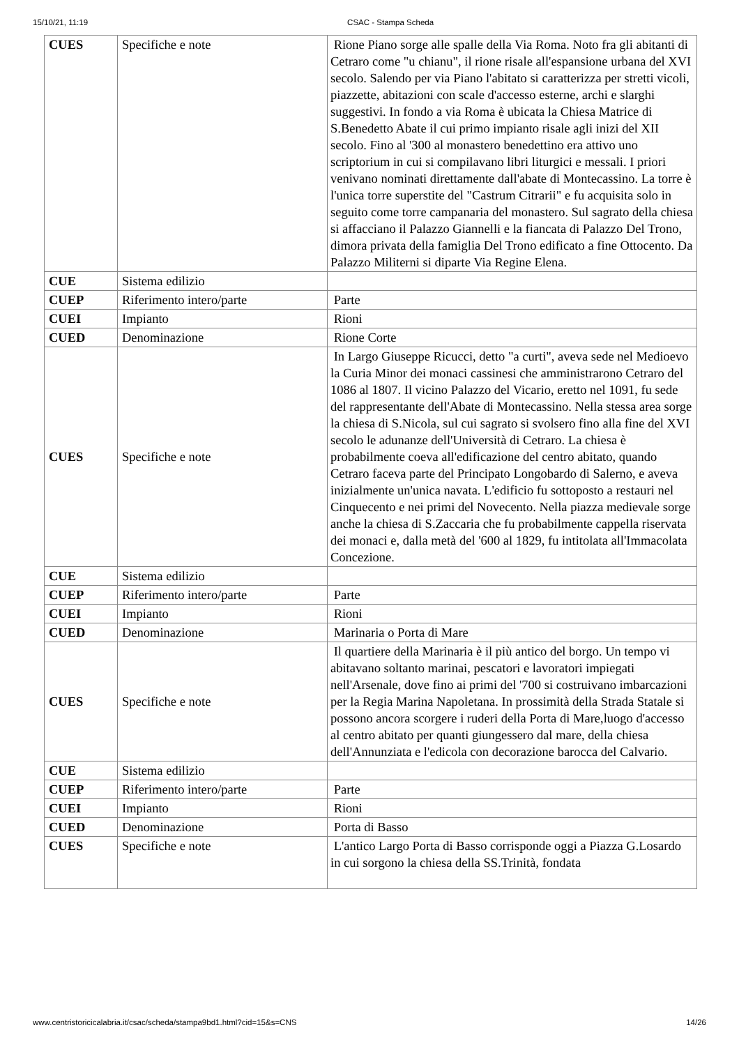15/10/21, 11:19 CSAC - Stampa Scheda
| CUES | Specifiche e note | Rione Piano sorge alle spalle della Via Roma. Noto fra gli abitanti di Cetraro come "u chianu", il rione risale all'espansione urbana del XVI secolo. Salendo per via Piano l'abitato si caratterizza per stretti vicoli, piazzette, abitazioni con scale d'accesso esterne, archi e slarghi suggestivi. In fondo a via Roma è ubicata la Chiesa Matrice di S.Benedetto Abate il cui primo impianto risale agli inizi del XII secolo. Fino al '300 al monastero benedettino era attivo uno scriptorium in cui si compilavano libri liturgici e messali. I priori venivano nominati direttamente dall'abate di Montecassino. La torre è l'unica torre superstite del "Castrum Citrarii" e fu acquisita solo in seguito come torre campanaria del monastero. Sul sagrato della chiesa si affacciano il Palazzo Giannelli e la fiancata di Palazzo Del Trono, dimora privata della famiglia Del Trono edificato a fine Ottocento. Da Palazzo Militerni si diparte Via Regine Elena. |
| CUE | Sistema edilizio | |
| CUEP | Riferimento intero/parte | Parte |
| CUEI | Impianto | Rioni |
| CUED | Denominazione | Rione Corte |
| CUES | Specifiche e note | In Largo Giuseppe Ricucci, detto "a curti", aveva sede nel Medioevo la Curia Minor dei monaci cassinesi che amministrarono Cetraro del 1086 al 1807. Il vicino Palazzo del Vicario, eretto nel 1091, fu sede del rappresentante dell'Abate di Montecassino. Nella stessa area sorge la chiesa di S.Nicola, sul cui sagrato si svolsero fino alla fine del XVI secolo le adunanze dell'Università di Cetraro. La chiesa è probabilmente coeva all'edificazione del centro abitato, quando Cetraro faceva parte del Principato Longobardo di Salerno, e aveva inizialmente un'unica navata. L'edificio fu sottoposto a restauri nel Cinquecento e nei primi del Novecento. Nella piazza medievale sorge anche la chiesa di S.Zaccaria che fu probabilmente cappella riservata dei monaci e, dalla metà del '600 al 1829, fu intitolata all'Immacolata Concezione. |
| CUE | Sistema edilizio | |
| CUEP | Riferimento intero/parte | Parte |
| CUEI | Impianto | Rioni |
| CUED | Denominazione | Marinaria o Porta di Mare |
| CUES | Specifiche e note | Il quartiere della Marinaria è il più antico del borgo. Un tempo vi abitavano soltanto marinai, pescatori e lavoratori impiegati nell'Arsenale, dove fino ai primi del '700 si costruivano imbarcazioni per la Regia Marina Napoletana. In prossimità della Strada Statale si possono ancora scorgere i ruderi della Porta di Mare,luogo d'accesso al centro abitato per quanti giungessero dal mare, della chiesa dell'Annunziata e l'edicola con decorazione barocca del Calvario. |
| CUE | Sistema edilizio | |
| CUEP | Riferimento intero/parte | Parte |
| CUEI | Impianto | Rioni |
| CUED | Denominazione | Porta di Basso |
| CUES | Specifiche e note | L'antico Largo Porta di Basso corrisponde oggi a Piazza G.Losardo in cui sorgono la chiesa della SS.Trinità, fondata |
www.centristoricicalabria.it/csac/scheda/stampa9bd1.html?cid=15&s=CNS 14/26